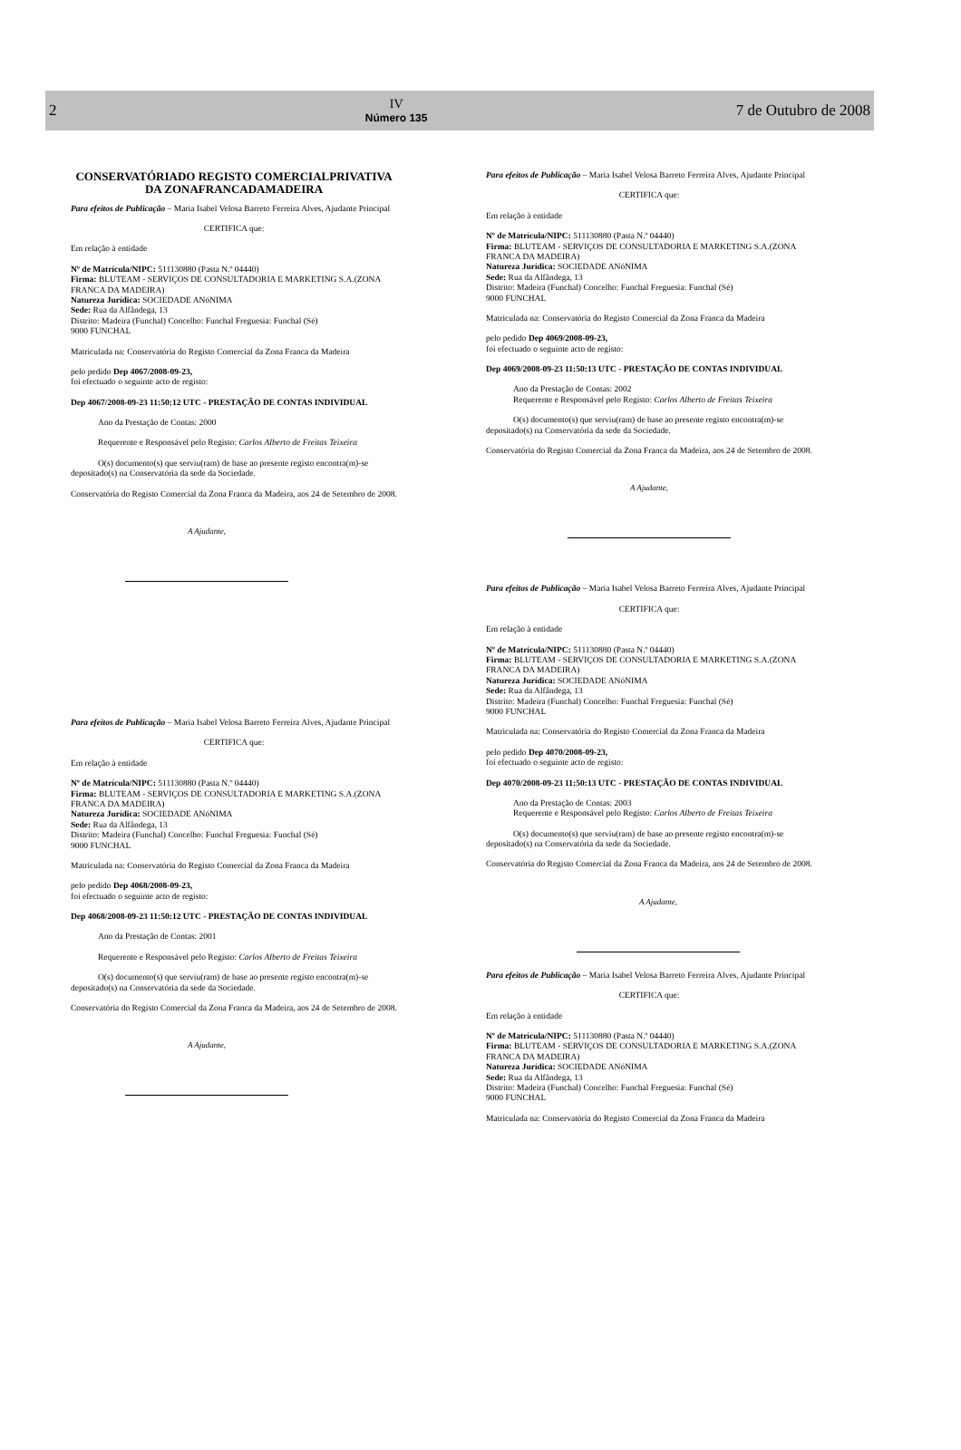2
IV
Número 135
7 de Outubro de 2008
CONSERVATÓRIADO REGISTO COMERCIALPRIVATIVA DA ZONAFRANCADAMADEIRA
Para efeitos de Publicação – Maria Isabel Velosa Barreto Ferreira Alves, Ajudante Principal
CERTIFICA que:
Em relação à entidade
Nº de Matrícula/NIPC: 511130880 (Pasta N.º 04440)
Firma: BLUTEAM - SERVIÇOS DE CONSULTADORIA E MARKETING S.A.(ZONA FRANCA DA MADEIRA)
Natureza Jurídica: SOCIEDADE ANóNIMA
Sede: Rua da Alfândega, 13
Distrito: Madeira (Funchal) Concelho: Funchal Freguesia: Funchal (Sé)
9000 FUNCHAL
Matriculada na: Conservatória do Registo Comercial da Zona Franca da Madeira
pelo pedido Dep 4067/2008-09-23,
foi efectuado o seguinte acto de registo:
Dep 4067/2008-09-23 11:50:12 UTC - PRESTAÇÃO DE CONTAS INDIVIDUAL
Ano da Prestação de Contas: 2000
Requerente e Responsável pelo Registo: Carlos Alberto de Freitas Teixeira
O(s) documento(s) que serviu(ram) de base ao presente registo encontra(m)-se
depositado(s) na Conservatória da sede da Sociedade.
Conservatória do Registo Comercial da Zona Franca da Madeira, aos 24 de Setembro de 2008.
A Ajudante,
Para efeitos de Publicação – Maria Isabel Velosa Barreto Ferreira Alves, Ajudante Principal
CERTIFICA que:
Em relação à entidade
Nº de Matrícula/NIPC: 511130880 (Pasta N.º 04440)
Firma: BLUTEAM - SERVIÇOS DE CONSULTADORIA E MARKETING S.A.(ZONA FRANCA DA MADEIRA)
Natureza Jurídica: SOCIEDADE ANóNIMA
Sede: Rua da Alfândega, 13
Distrito: Madeira (Funchal) Concelho: Funchal Freguesia: Funchal (Sé)
9000 FUNCHAL
Matriculada na: Conservatória do Registo Comercial da Zona Franca da Madeira
pelo pedido Dep 4068/2008-09-23,
foi efectuado o seguinte acto de registo:
Dep 4068/2008-09-23 11:50:12 UTC - PRESTAÇÃO DE CONTAS INDIVIDUAL
Ano da Prestação de Contas: 2001
Requerente e Responsável pelo Registo: Carlos Alberto de Freitas Teixeira
O(s) documento(s) que serviu(ram) de base ao presente registo encontra(m)-se
depositado(s) na Conservatória da sede da Sociedade.
Conservatória do Registo Comercial da Zona Franca da Madeira, aos 24 de Setembro de 2008.
A Ajudante,
Para efeitos de Publicação – Maria Isabel Velosa Barreto Ferreira Alves, Ajudante Principal
CERTIFICA que:
Em relação à entidade
Nº de Matrícula/NIPC: 511130880 (Pasta N.º 04440)
Firma: BLUTEAM - SERVIÇOS DE CONSULTADORIA E MARKETING S.A.(ZONA FRANCA DA MADEIRA)
Natureza Jurídica: SOCIEDADE ANóNIMA
Sede: Rua da Alfândega, 13
Distrito: Madeira (Funchal) Concelho: Funchal Freguesia: Funchal (Sé)
9000 FUNCHAL
Matriculada na: Conservatória do Registo Comercial da Zona Franca da Madeira
pelo pedido Dep 4069/2008-09-23,
foi efectuado o seguinte acto de registo:
Dep 4069/2008-09-23 11:50:13 UTC - PRESTAÇÃO DE CONTAS INDIVIDUAL
Ano da Prestação de Contas: 2002
Requerente e Responsável pelo Registo: Carlos Alberto de Freitas Teixeira
O(s) documento(s) que serviu(ram) de base ao presente registo encontra(m)-se
depositado(s) na Conservatória da sede da Sociedade.
Conservatória do Registo Comercial da Zona Franca da Madeira, aos 24 de Setembro de 2008.
A Ajudante,
Para efeitos de Publicação – Maria Isabel Velosa Barreto Ferreira Alves, Ajudante Principal
CERTIFICA que:
Em relação à entidade
Nº de Matrícula/NIPC: 511130880 (Pasta N.º 04440)
Firma: BLUTEAM - SERVIÇOS DE CONSULTADORIA E MARKETING S.A.(ZONA FRANCA DA MADEIRA)
Natureza Jurídica: SOCIEDADE ANóNIMA
Sede: Rua da Alfândega, 13
Distrito: Madeira (Funchal) Concelho: Funchal Freguesia: Funchal (Sé)
9000 FUNCHAL
Matriculada na: Conservatória do Registo Comercial da Zona Franca da Madeira
pelo pedido Dep 4070/2008-09-23,
foi efectuado o seguinte acto de registo:
Dep 4070/2008-09-23 11:50:13 UTC - PRESTAÇÃO DE CONTAS INDIVIDUAL
Ano da Prestação de Contas: 2003
Requerente e Responsável pelo Registo: Carlos Alberto de Freitas Teixeira
O(s) documento(s) que serviu(ram) de base ao presente registo encontra(m)-se
depositado(s) na Conservatória da sede da Sociedade.
Conservatória do Registo Comercial da Zona Franca da Madeira, aos 24 de Setembro de 2008.
A Ajudante,
Para efeitos de Publicação – Maria Isabel Velosa Barreto Ferreira Alves, Ajudante Principal
CERTIFICA que:
Em relação à entidade
Nº de Matrícula/NIPC: 511130880 (Pasta N.º 04440)
Firma: BLUTEAM - SERVIÇOS DE CONSULTADORIA E MARKETING S.A.(ZONA FRANCA DA MADEIRA)
Natureza Jurídica: SOCIEDADE ANóNIMA
Sede: Rua da Alfândega, 13
Distrito: Madeira (Funchal) Concelho: Funchal Freguesia: Funchal (Sé)
9000 FUNCHAL
Matriculada na: Conservatória do Registo Comercial da Zona Franca da Madeira